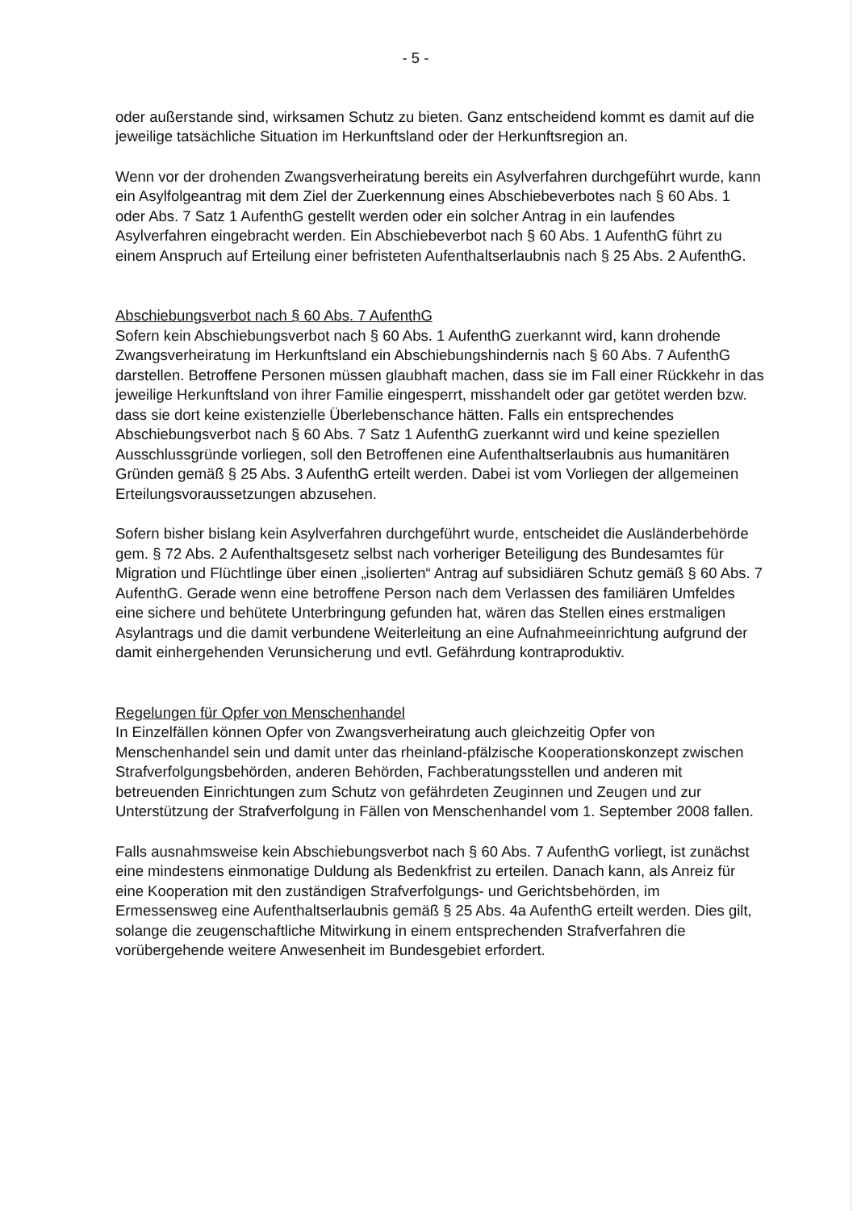- 5 -
oder außerstande sind, wirksamen Schutz zu bieten. Ganz entscheidend kommt es damit auf die jeweilige tatsächliche Situation im Herkunftsland oder der Herkunftsregion an.
Wenn vor der drohenden Zwangsverheiratung bereits ein Asylverfahren durchgeführt wurde, kann ein Asylfolgeantrag mit dem Ziel der Zuerkennung eines Abschiebeverbotes nach § 60 Abs. 1 oder Abs. 7 Satz 1 AufenthG gestellt werden oder ein solcher Antrag in ein laufendes Asylverfahren eingebracht werden. Ein Abschiebeverbot nach § 60 Abs. 1 AufenthG führt zu einem Anspruch auf Erteilung einer befristeten Aufenthaltserlaubnis nach § 25 Abs. 2 AufenthG.
Abschiebungsverbot nach § 60 Abs. 7 AufenthG
Sofern kein Abschiebungsverbot nach § 60 Abs. 1 AufenthG zuerkannt wird, kann drohende Zwangsverheiratung im Herkunftsland ein Abschiebungshindernis nach § 60 Abs. 7 AufenthG darstellen. Betroffene Personen müssen glaubhaft machen, dass sie im Fall einer Rückkehr in das jeweilige Herkunftsland von ihrer Familie eingesperrt, misshandelt oder gar getötet werden bzw. dass sie dort keine existenzielle Überlebenschance hätten. Falls ein entsprechendes Abschiebungsverbot nach § 60 Abs. 7 Satz 1 AufenthG zuerkannt wird und keine speziellen Ausschlussgründe vorliegen, soll den Betroffenen eine Aufenthaltserlaubnis aus humanitären Gründen gemäß § 25 Abs. 3 AufenthG erteilt werden. Dabei ist vom Vorliegen der allgemeinen Erteilungsvoraussetzungen abzusehen.
Sofern bisher bislang kein Asylverfahren durchgeführt wurde, entscheidet die Ausländerbehörde gem. § 72 Abs. 2 Aufenthaltsgesetz selbst nach vorheriger Beteiligung des Bundesamtes für Migration und Flüchtlinge über einen „isolierten“ Antrag auf subsidiären Schutz gemäß § 60 Abs. 7 AufenthG. Gerade wenn eine betroffene Person nach dem Verlassen des familiären Umfeldes eine sichere und behütete Unterbringung gefunden hat, wären das Stellen eines erstmaligen Asylantrags und die damit verbundene Weiterleitung an eine Aufnahmeeinrichtung aufgrund der damit einhergehenden Verunsicherung und evtl. Gefährdung kontraproduktiv.
Regelungen für Opfer von Menschenhandel
In Einzelfällen können Opfer von Zwangsverheiratung auch gleichzeitig Opfer von Menschenhandel sein und damit unter das rheinland-pfälzische Kooperationskonzept zwischen Strafverfolgungsbehörden, anderen Behörden, Fachberatungsstellen und anderen mit betreuenden Einrichtungen zum Schutz von gefährdeten Zeuginnen und Zeugen und zur Unterstützung der Strafverfolgung in Fällen von Menschenhandel vom 1. September 2008 fallen.
Falls ausnahmsweise kein Abschiebungsverbot nach § 60 Abs. 7 AufenthG vorliegt, ist zunächst eine mindestens einmonatige Duldung als Bedenkfrist zu erteilen. Danach kann, als Anreiz für eine Kooperation mit den zuständigen Strafverfolgungs- und Gerichtsbehörden, im Ermessensweg eine Aufenthaltserlaubnis gemäß § 25 Abs. 4a AufenthG erteilt werden. Dies gilt, solange die zeugenschaftliche Mitwirkung in einem entsprechenden Strafverfahren die vorübergehende weitere Anwesenheit im Bundesgebiet erfordert.